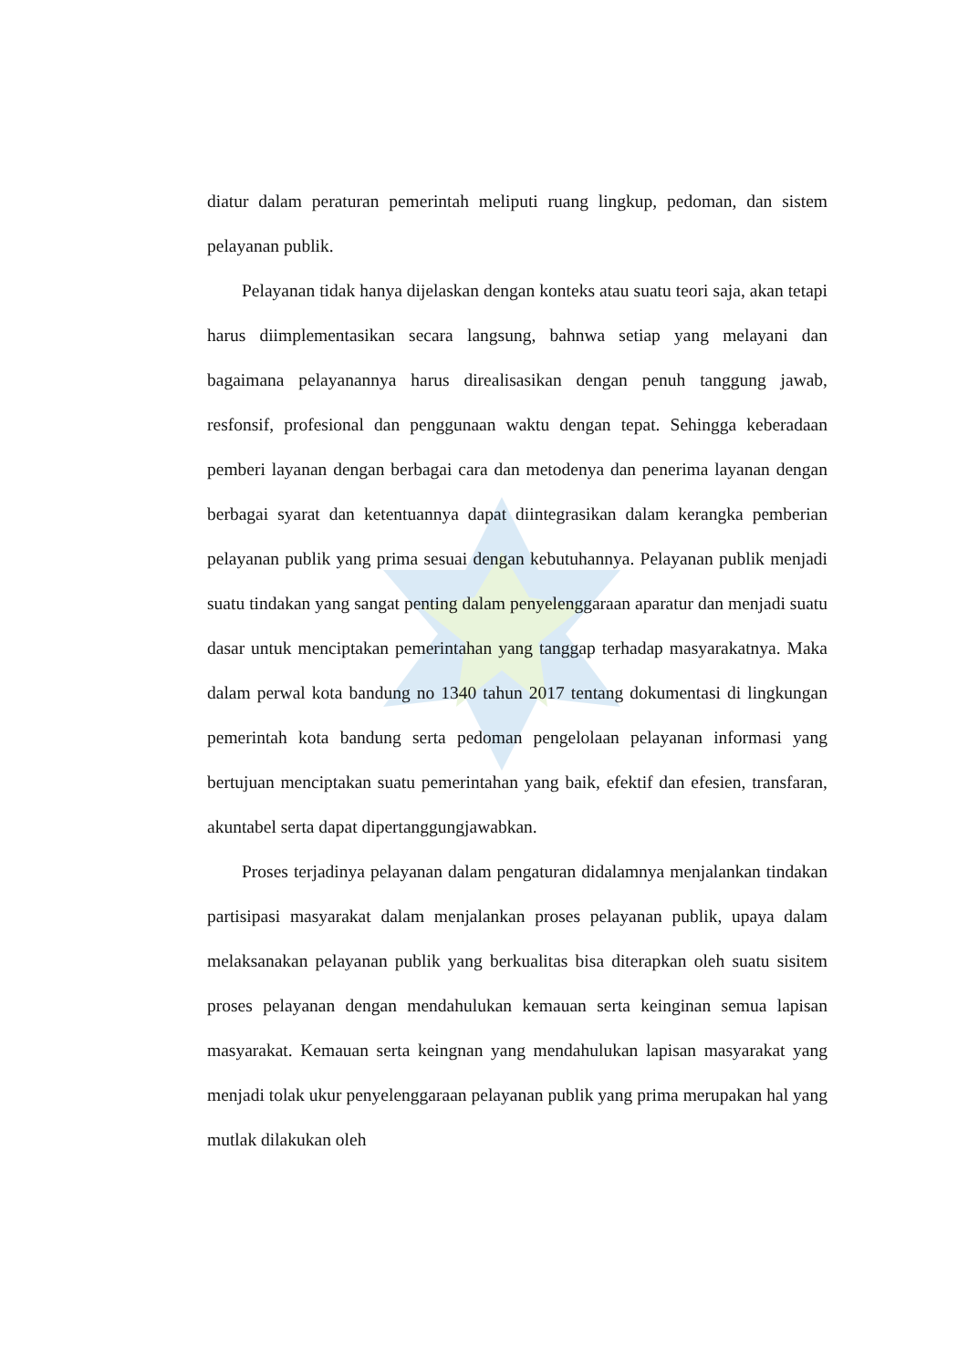diatur dalam peraturan pemerintah meliputi ruang lingkup, pedoman, dan sistem pelayanan publik.
Pelayanan tidak hanya dijelaskan dengan konteks atau suatu teori saja, akan tetapi harus diimplementasikan secara langsung, bahnwa setiap yang melayani dan bagaimana pelayanannya harus direalisasikan dengan penuh tanggung jawab, resfonsif, profesional dan penggunaan waktu dengan tepat. Sehingga keberadaan pemberi layanan dengan berbagai cara dan metodenya dan penerima layanan dengan berbagai syarat dan ketentuannya dapat diintegrasikan dalam kerangka pemberian pelayanan publik yang prima sesuai dengan kebutuhannya. Pelayanan publik menjadi suatu tindakan yang sangat penting dalam penyelenggaraan aparatur dan menjadi suatu dasar untuk menciptakan pemerintahan yang tanggap terhadap masyarakatnya. Maka dalam perwal kota bandung no 1340 tahun 2017 tentang dokumentasi di lingkungan pemerintah kota bandung serta pedoman pengelolaan pelayanan informasi yang bertujuan menciptakan suatu pemerintahan yang baik, efektif dan efesien, transfaran, akuntabel serta dapat dipertanggungjawabkan.
Proses terjadinya pelayanan dalam pengaturan didalamnya menjalankan tindakan partisipasi masyarakat dalam menjalankan proses pelayanan publik, upaya dalam melaksanakan pelayanan publik yang berkualitas bisa diterapkan oleh suatu sisitem proses pelayanan dengan mendahulukan kemauan serta keinginan semua lapisan masyarakat. Kemauan serta keingnan yang mendahulukan lapisan masyarakat yang menjadi tolak ukur penyelenggaraan pelayanan publik yang prima merupakan hal yang mutlak dilakukan oleh